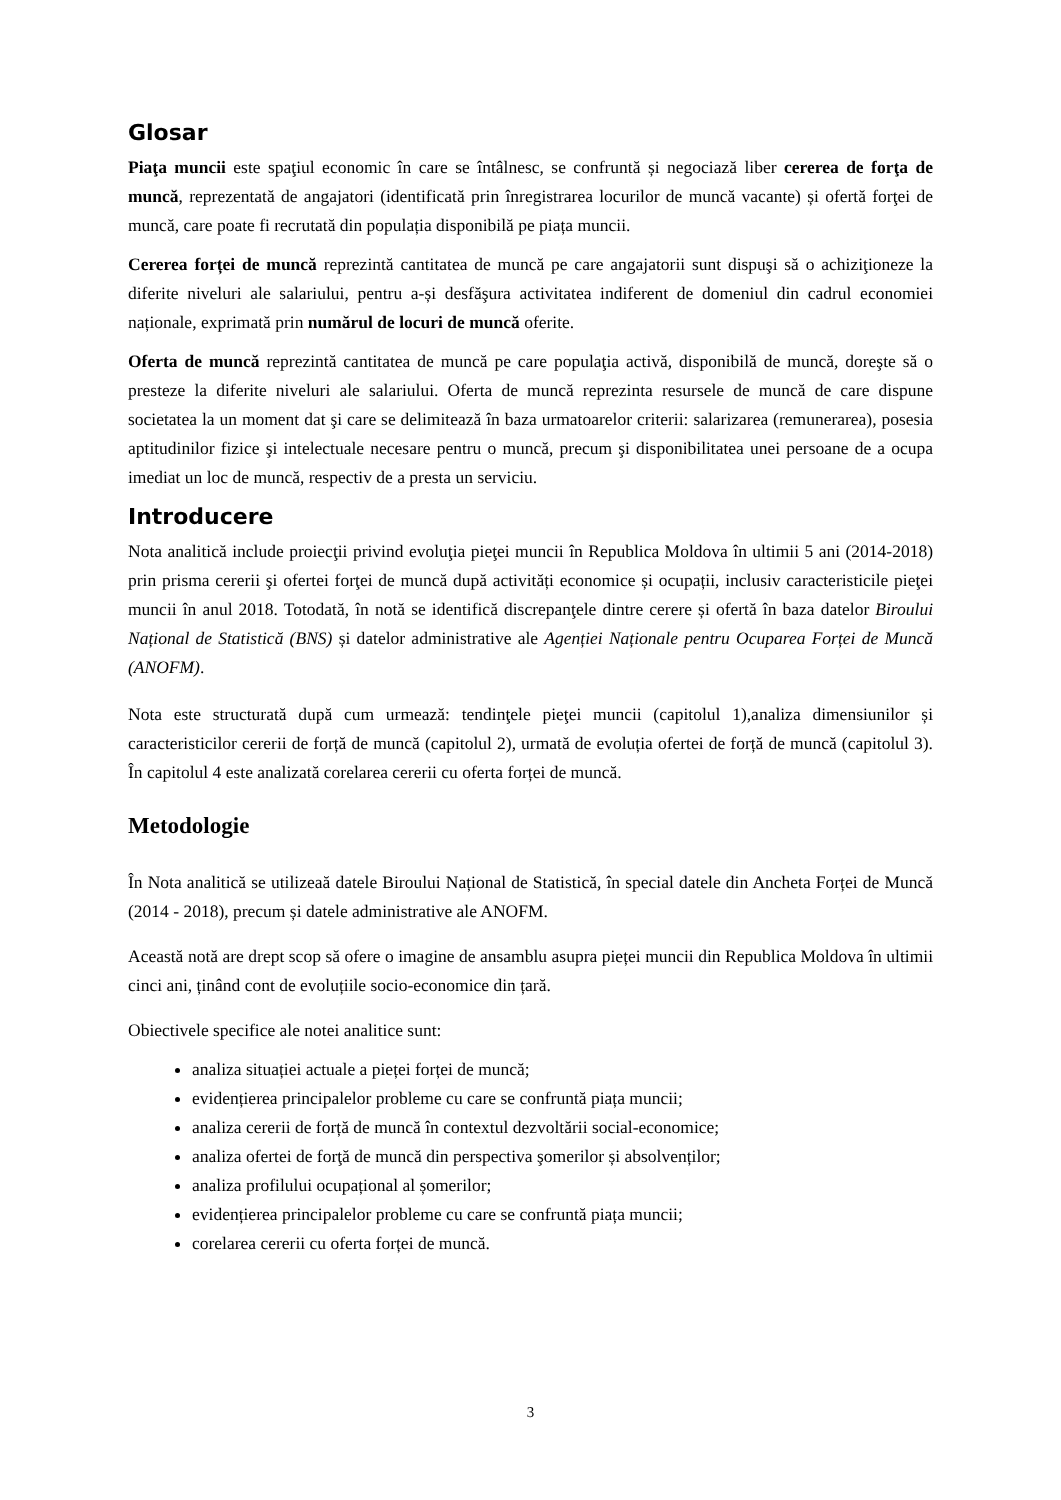Glosar
Piaţa muncii este spaţiul economic în care se întâlnesc, se confruntă și negociază liber cererea de forţa de muncă, reprezentată de angajatori (identificată prin înregistrarea locurilor de muncă vacante) și ofertă forţei de muncă, care poate fi recrutată din populația disponibilă pe piața muncii.
Cererea forței de muncă reprezintă cantitatea de muncă pe care angajatorii sunt dispuşi să o achiziţioneze la diferite niveluri ale salariului, pentru a-și desfăşura activitatea indiferent de domeniul din cadrul economiei naționale, exprimată prin numărul de locuri de muncă oferite.
Oferta de muncă reprezintă cantitatea de muncă pe care populaţia activă, disponibilă de muncă, doreşte să o presteze la diferite niveluri ale salariului. Oferta de muncă reprezinta resursele de muncă de care dispune societatea la un moment dat şi care se delimitează în baza urmatoarelor criterii: salarizarea (remunerarea), posesia aptitudinilor fizice şi intelectuale necesare pentru o muncă, precum şi disponibilitatea unei persoane de a ocupa imediat un loc de muncă, respectiv de a presta un serviciu.
Introducere
Nota analitică include proiecţii privind evoluţia pieţei muncii în Republica Moldova în ultimii 5 ani (2014-2018) prin prisma cererii şi ofertei forţei de muncă după activități economice și ocupații, inclusiv caracteristicile pieţei muncii în anul 2018. Totodată, în notă se identifică discrepanţele dintre cerere și ofertă în baza datelor Biroului Național de Statistică (BNS) și datelor administrative ale Agenției Naționale pentru Ocuparea Forței de Muncă (ANOFM).
Nota este structurată după cum urmează: tendinţele pieţei muncii (capitolul 1),analiza dimensiunilor și caracteristicilor cererii de forță de muncă (capitolul 2), urmată de evoluția ofertei de forță de muncă (capitolul 3). În capitolul 4 este analizată corelarea cererii cu oferta forței de muncă.
Metodologie
În Nota analitică se utilizeaă datele Biroului Național de Statistică, în special datele din Ancheta Forței de Muncă (2014 - 2018), precum și datele administrative ale ANOFM.
Această notă are drept scop să ofere o imagine de ansamblu asupra pieței muncii din Republica Moldova în ultimii cinci ani, ținând cont de evoluțiile socio-economice din țară.
Obiectivele specifice ale notei analitice sunt:
analiza situației actuale a pieței forței de muncă;
evidențierea principalelor probleme cu care se confruntă piața muncii;
analiza cererii de forță de muncă în contextul dezvoltării social-economice;
analiza ofertei de forţă de muncă din perspectiva şomerilor și absolvenților;
analiza profilului ocupațional al șomerilor;
evidențierea principalelor probleme cu care se confruntă piața muncii;
corelarea cererii cu oferta forței de muncă.
3